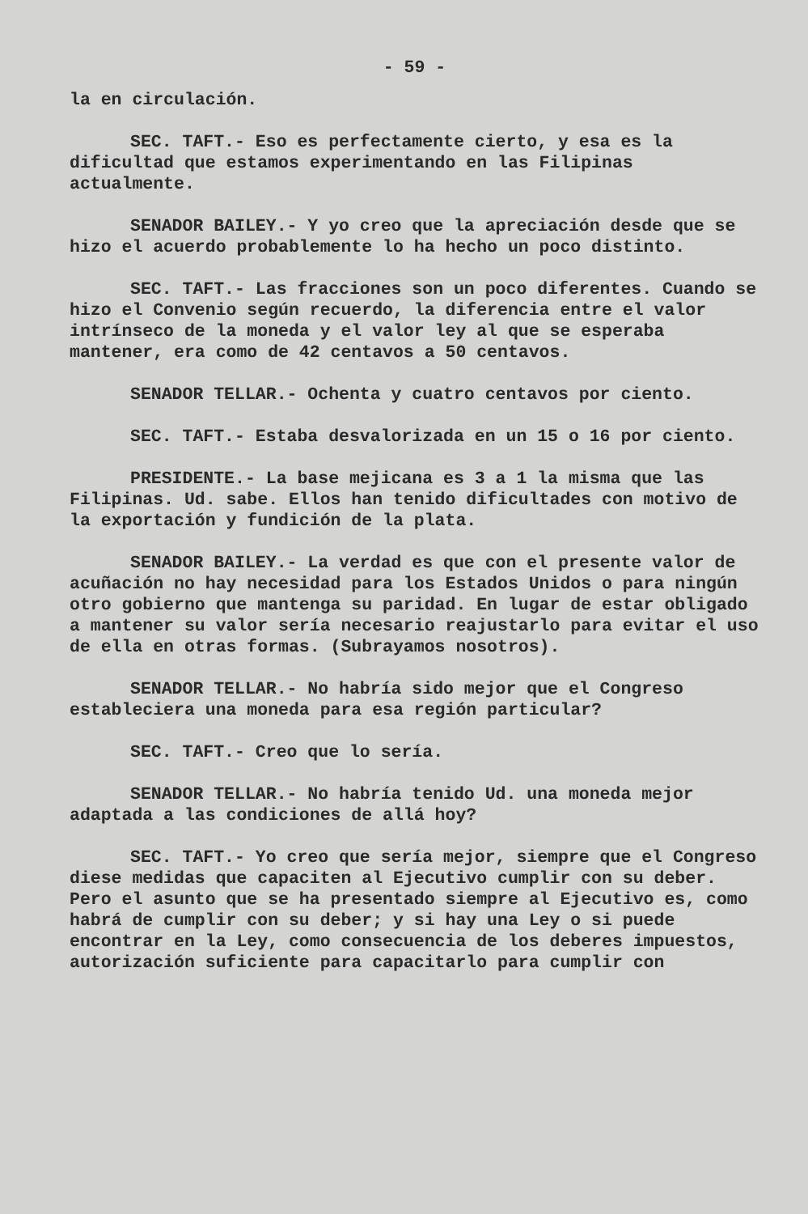- 59 -
la en circulación.
SEC. TAFT.- Eso es perfectamente cierto, y esa es la dificultad que estamos experimentando en las Filipinas actualmente.
SENADOR BAILEY.- Y yo creo que la apreciación desde que se hizo el acuerdo probablemente lo ha hecho un poco distinto.
SEC. TAFT.- Las fracciones son un poco diferentes. Cuando se hizo el Convenio según recuerdo, la diferencia entre el valor intrínseco de la moneda y el valor ley al que se esperaba mantener, era como de 42 centavos a 50 centavos.
SENADOR TELLAR.- Ochenta y cuatro centavos por ciento.
SEC. TAFT.- Estaba desvalorizada en un 15 o 16 por ciento.
PRESIDENTE.- La base mejicana es 3 a 1 la misma que las Filipinas. Ud. sabe. Ellos han tenido dificultades con motivo de la exportación y fundición de la plata.
SENADOR BAILEY.- La verdad es que con el presente valor de acuñación no hay necesidad para los Estados Unidos o para ningún otro gobierno que mantenga su paridad. En lugar de estar obligado a mantener su valor sería necesario reajustarlo para evitar el uso de ella en otras formas. (Subrayamos nosotros).
SENADOR TELLAR.- No habría sido mejor que el Congreso estableciera una moneda para esa región particular?
SEC. TAFT.- Creo que lo sería.
SENADOR TELLAR.- No habría tenido Ud. una moneda mejor adaptada a las condiciones de allá hoy?
SEC. TAFT.- Yo creo que sería mejor, siempre que el Congreso diese medidas que capaciten al Ejecutivo cumplir con su deber. Pero el asunto que se ha presentado siempre al Ejecutivo es, como habrá de cumplir con su deber; y si hay una Ley o si puede encontrar en la Ley, como consecuencia de los deberes impuestos, autorización suficiente para capacitarlo para cumplir con